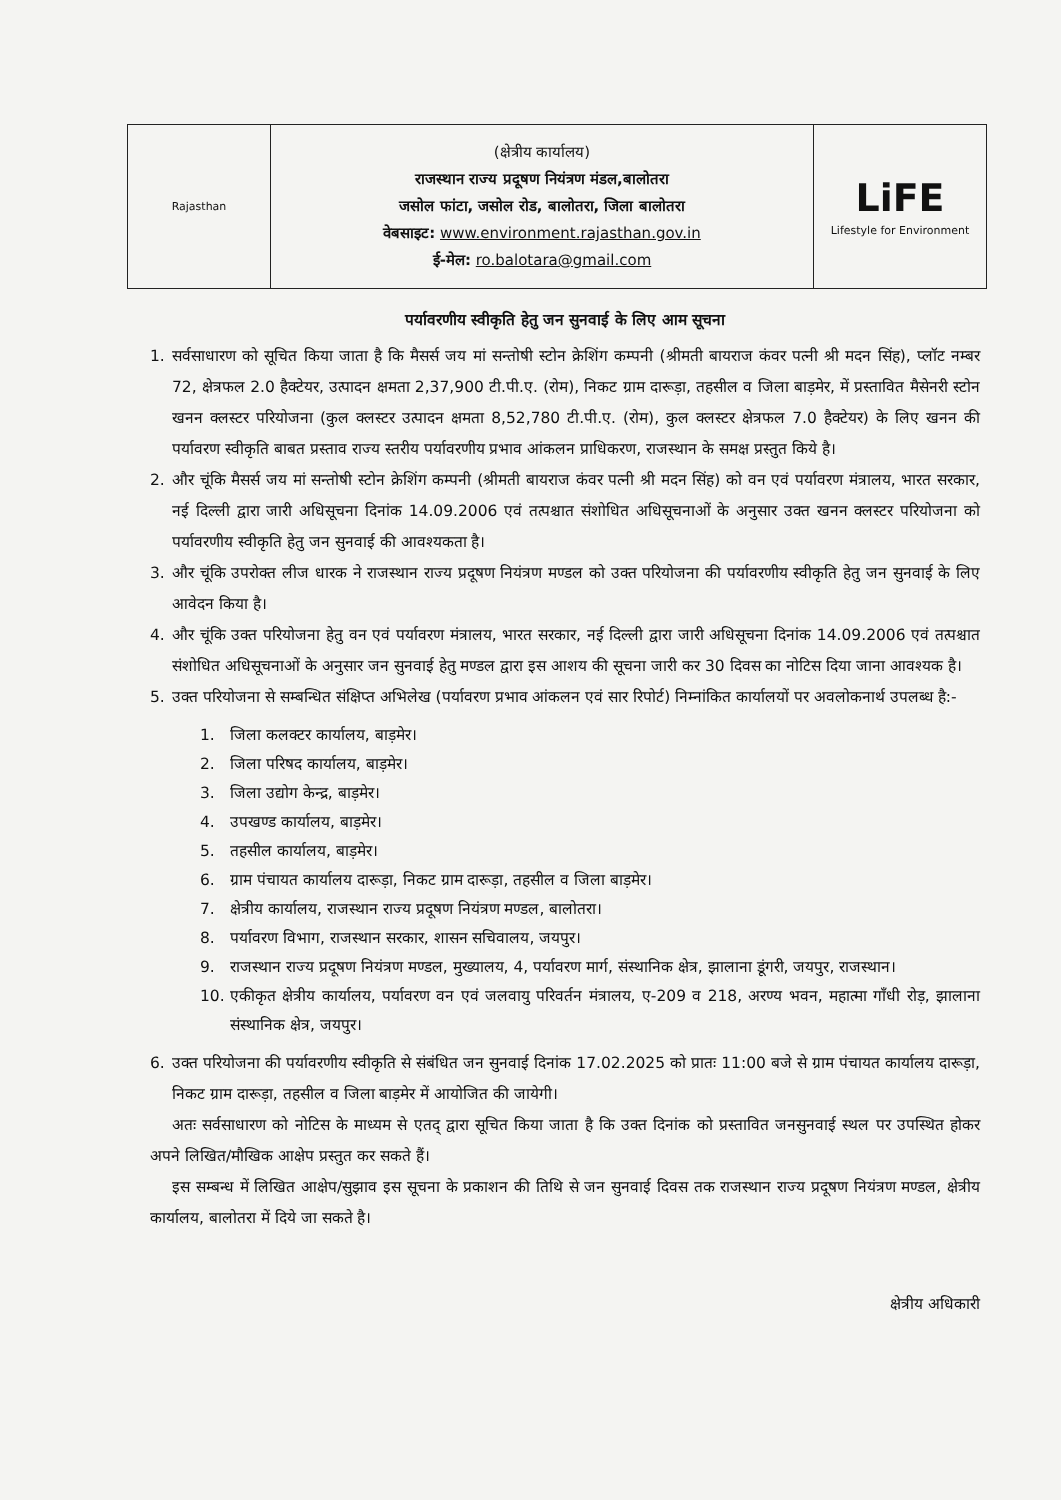| Rajasthan | (क्षेत्रीय कार्यालय) राजस्थान राज्य प्रदूषण नियंत्रण मंडल,बालोतरा जसोल फांटा, जसोल रोड, बालोतरा, जिला बालोतरा वेबसाइट: www.environment.rajasthan.gov.in ई-मेल: ro.balotara@gmail.com | LiFE Lifestyle for Environment |
पर्यावरणीय स्वीकृति हेतु जन सुनवाई के लिए आम सूचना
1. सर्वसाधारण को सूचित किया जाता है कि मैसर्स जय मां सन्तोषी स्टोन क्रेशिंग कम्पनी (श्रीमती बायराज कंवर पत्नी श्री मदन सिंह), प्लॉट नम्बर 72, क्षेत्रफल 2.0 हैक्टेयर, उत्पादन क्षमता 2,37,900 टी.पी.ए. (रोम), निकट ग्राम दारूड़ा, तहसील व जिला बाड़मेर, में प्रस्तावित मैसेनरी स्टोन खनन क्लस्टर परियोजना (कुल क्लस्टर उत्पादन क्षमता 8,52,780 टी.पी.ए. (रोम), कुल क्लस्टर क्षेत्रफल 7.0 हैक्टेयर) के लिए खनन की पर्यावरण स्वीकृति बाबत प्रस्ताव राज्य स्तरीय पर्यावरणीय प्रभाव आंकलन प्राधिकरण, राजस्थान के समक्ष प्रस्तुत किये है।
2. और चूंकि मैसर्स जय मां सन्तोषी स्टोन क्रेशिंग कम्पनी (श्रीमती बायराज कंवर पत्नी श्री मदन सिंह) को वन एवं पर्यावरण मंत्रालय, भारत सरकार, नई दिल्ली द्वारा जारी अधिसूचना दिनांक 14.09.2006 एवं तत्पश्चात संशोधित अधिसूचनाओं के अनुसार उक्त खनन क्लस्टर परियोजना को पर्यावरणीय स्वीकृति हेतु जन सुनवाई की आवश्यकता है।
3. और चूंकि उपरोक्त लीज धारक ने राजस्थान राज्य प्रदूषण नियंत्रण मण्डल को उक्त परियोजना की पर्यावरणीय स्वीकृति हेतु जन सुनवाई के लिए आवेदन किया है।
4. और चूंकि उक्त परियोजना हेतु वन एवं पर्यावरण मंत्रालय, भारत सरकार, नई दिल्ली द्वारा जारी अधिसूचना दिनांक 14.09.2006 एवं तत्पश्चात संशोधित अधिसूचनाओं के अनुसार जन सुनवाई हेतु मण्डल द्वारा इस आशय की सूचना जारी कर 30 दिवस का नोटिस दिया जाना आवश्यक है।
5. उक्त परियोजना से सम्बन्धित संक्षिप्त अभिलेख (पर्यावरण प्रभाव आंकलन एवं सार रिपोर्ट) निम्नांकित कार्यालयों पर अवलोकनार्थ उपलब्ध है:-
1. जिला कलक्टर कार्यालय, बाड़मेर।
2. जिला परिषद कार्यालय, बाड़मेर।
3. जिला उद्योग केन्द्र, बाड़मेर।
4. उपखण्ड कार्यालय, बाड़मेर।
5. तहसील कार्यालय, बाड़मेर।
6. ग्राम पंचायत कार्यालय दारूड़ा, निकट ग्राम दारूड़ा, तहसील व जिला बाड़मेर।
7. क्षेत्रीय कार्यालय, राजस्थान राज्य प्रदूषण नियंत्रण मण्डल, बालोतरा।
8. पर्यावरण विभाग, राजस्थान सरकार, शासन सचिवालय, जयपुर।
9. राजस्थान राज्य प्रदूषण नियंत्रण मण्डल, मुख्यालय, 4, पर्यावरण मार्ग, संस्थानिक क्षेत्र, झालाना डूंगरी, जयपुर, राजस्थान।
10. एकीकृत क्षेत्रीय कार्यालय, पर्यावरण वन एवं जलवायु परिवर्तन मंत्रालय, ए-209 व 218, अरण्य भवन, महात्मा गाँधी रोड़, झालाना संस्थानिक क्षेत्र, जयपुर।
6. उक्त परियोजना की पर्यावरणीय स्वीकृति से संबंधित जन सुनवाई दिनांक 17.02.2025 को प्रातः 11:00 बजे से ग्राम पंचायत कार्यालय दारूड़ा, निकट ग्राम दारूड़ा, तहसील व जिला बाड़मेर में आयोजित की जायेगी।
अतः सर्वसाधारण को नोटिस के माध्यम से एतद् द्वारा सूचित किया जाता है कि उक्त दिनांक को प्रस्तावित जनसुनवाई स्थल पर उपस्थित होकर अपने लिखित/मौखिक आक्षेप प्रस्तुत कर सकते हैं।
इस सम्बन्ध में लिखित आक्षेप/सुझाव इस सूचना के प्रकाशन की तिथि से जन सुनवाई दिवस तक राजस्थान राज्य प्रदूषण नियंत्रण मण्डल, क्षेत्रीय कार्यालय, बालोतरा में दिये जा सकते है।
क्षेत्रीय अधिकारी